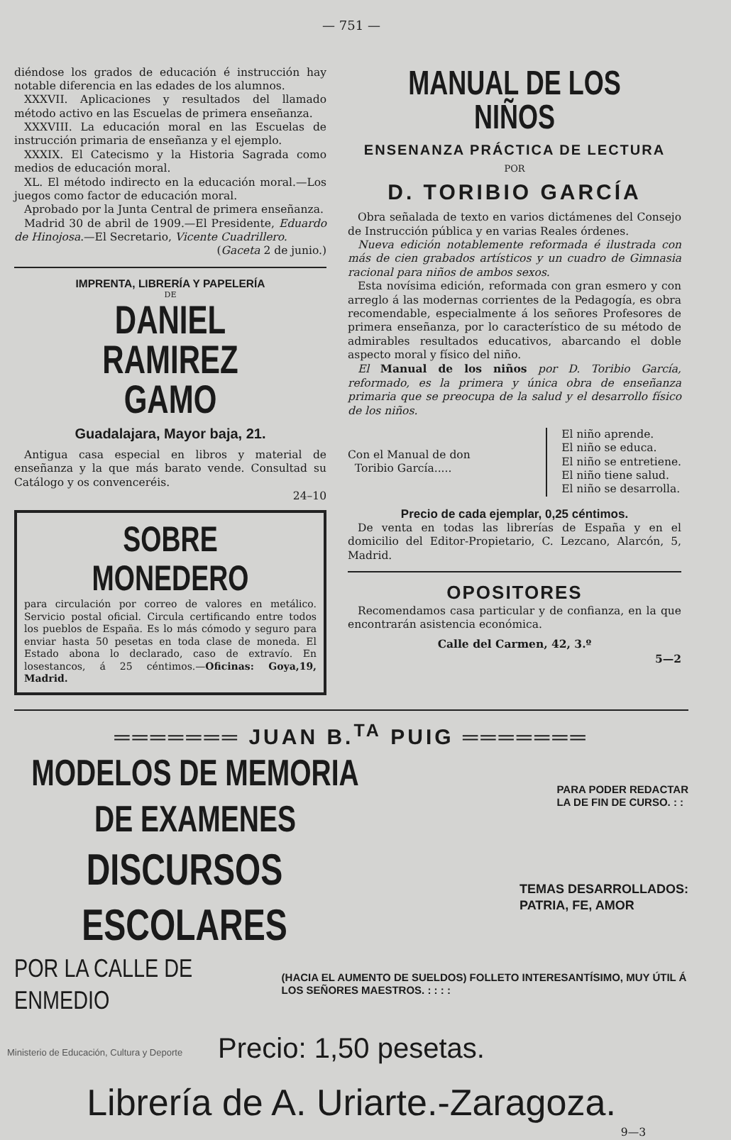— 751 —
diéndose los grados de educación é instrucción hay notable diferencia en las edades de los alumnos.
XXXVII. Aplicaciones y resultados del llamado método activo en las Escuelas de primera enseñanza.
XXXVIII. La educación moral en las Escuelas de instrucción primaria de enseñanza y el ejemplo.
XXXIX. El Catecismo y la Historia Sagrada como medios de educación moral.
XL. El método indirecto en la educación moral.—Los juegos como factor de educación moral.
Aprobado por la Junta Central de primera enseñanza.
Madrid 30 de abril de 1909.—El Presidente, Eduardo de Hinojosa.—El Secretario, Vicente Cuadrillero.
(Gaceta 2 de junio.)
IMPRENTA, LIBRERÍA Y PAPELERÍA
DE
DANIEL RAMIREZ GAMO
Guadalajara, Mayor baja, 21.
Antigua casa especial en libros y material de enseñanza y la que más barato vende. Consultad su Catálogo y os convenceréis.
24–10
SOBRE MONEDERO
para circulación por correo de valores en metálico. Servicio postal oficial. Circula certificando entre todos los pueblos de España. Es lo más cómodo y seguro para enviar hasta 50 pesetas en toda clase de moneda. El Estado abona lo declarado, caso de extravío. En losestancos, á 25 céntimos.—Oficinas: Goya,19, Madrid.
MANUAL DE LOS NIÑOS
ENSENANZA PRÁCTICA DE LECTURA
POR
D. TORIBIO GARCÍA
Obra señalada de texto en varios dictámenes del Consejo de Instrucción pública y en varias Reales órdenes.
Nueva edición notablemente reformada é ilustrada con más de cien grabados artísticos y un cuadro de Gimnasia racional para niños de ambos sexos.
Esta novísima edición, reformada con gran esmero y con arreglo á las modernas corrientes de la Pedagogía, es obra recomendable, especialmente á los señores Profesores de primera enseñanza, por lo característico de su método de admirables resultados educativos, abarcando el doble aspecto moral y físico del niño.
El Manual de los niños por D. Toribio García, reformado, es la primera y única obra de enseñanza primaria que se preocupa de la salud y el desarrollo físico de los niños.
Con el Manual de don
Toribio García.....
El niño aprende.
El niño se educa.
El niño se entretiene.
El niño tiene salud.
El niño se desarrolla.
Precio de cada ejemplar, 0,25 céntimos.
De venta en todas las librerías de España y en el domicilio del Editor-Propietario, C. Lezcano, Alarcón, 5, Madrid.
OPOSITORES
Recomendamos casa particular y de confianza, en la que encontrarán asistencia económica.
Calle del Carmen, 42, 3.º
5—2
═══════ JUAN B.<sup>TA</sup> PUIG ═══════
MODELOS DE MEMORIA DE EXAMENES
PARA PODER REDACTAR
LA DE FIN DE CURSO. : :
DISCURSOS ESCOLARES
TEMAS DESARROLLADOS:
PATRIA, FE, AMOR
POR LA CALLE DE ENMEDIO
(HACIA EL AUMENTO DE SUELDOS) FOLLETO INTERESANTÍSIMO, MUY ÚTIL Á LOS SEÑORES MAESTROS. : : : :
Precio: 1,50 pesetas.
Librería de A. Uriarte.-Zaragoza.
9—3
Ministerio de Educación, Cultura y Deporte